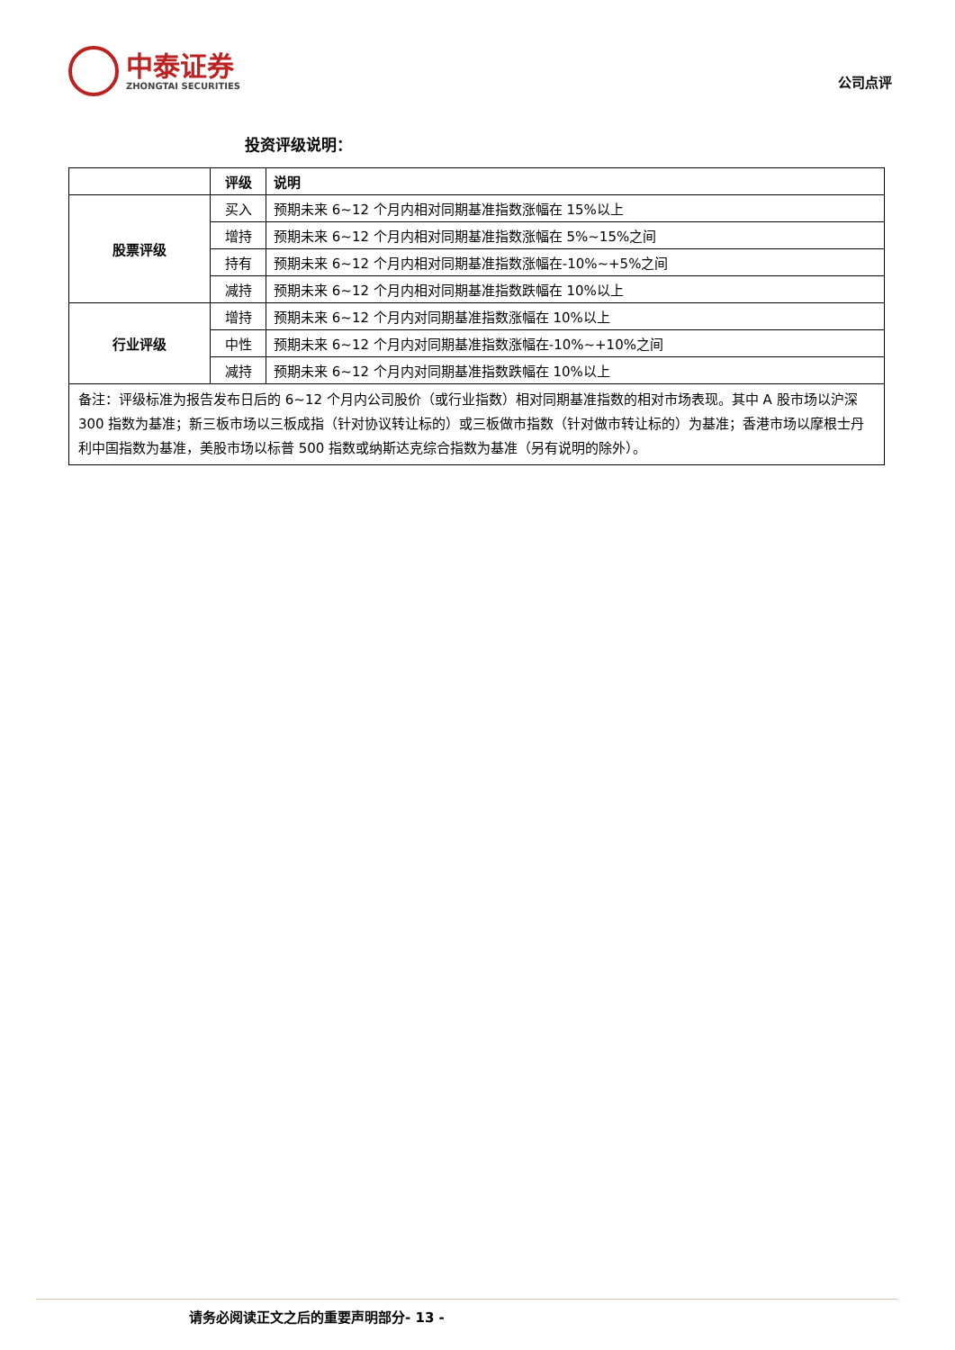中泰证券
ZHONGTAI SECURITIES
公司点评
投资评级说明：
| | 评级 | 说明 |
| --- | --- | --- |
| 股票评级 | 买入 | 预期未来 6~12 个月内相对同期基准指数涨幅在 15%以上 |
| | 增持 | 预期未来 6~12 个月内相对同期基准指数涨幅在 5%~15%之间 |
| | 持有 | 预期未来 6~12 个月内相对同期基准指数涨幅在-10%~+5%之间 |
| | 减持 | 预期未来 6~12 个月内相对同期基准指数跌幅在 10%以上 |
| 行业评级 | 增持 | 预期未来 6~12 个月内对同期基准指数涨幅在 10%以上 |
| | 中性 | 预期未来 6~12 个月内对同期基准指数涨幅在-10%~+10%之间 |
| | 减持 | 预期未来 6~12 个月内对同期基准指数跌幅在 10%以上 |
| 备注：评级标准为报告发布日后的 6~12 个月内公司股价（或行业指数）相对同期基准指数的相对市场表现。其中 A 股市场以沪深 300 指数为基准；新三板市场以三板成指（针对协议转让标的）或三板做市指数（针对做市转让标的）为基准；香港市场以摩根士丹利中国指数为基准，美股市场以标普 500 指数或纳斯达克综合指数为基准（另有说明的除外）。 | | |
请务必阅读正文之后的重要声明部分- 13 -